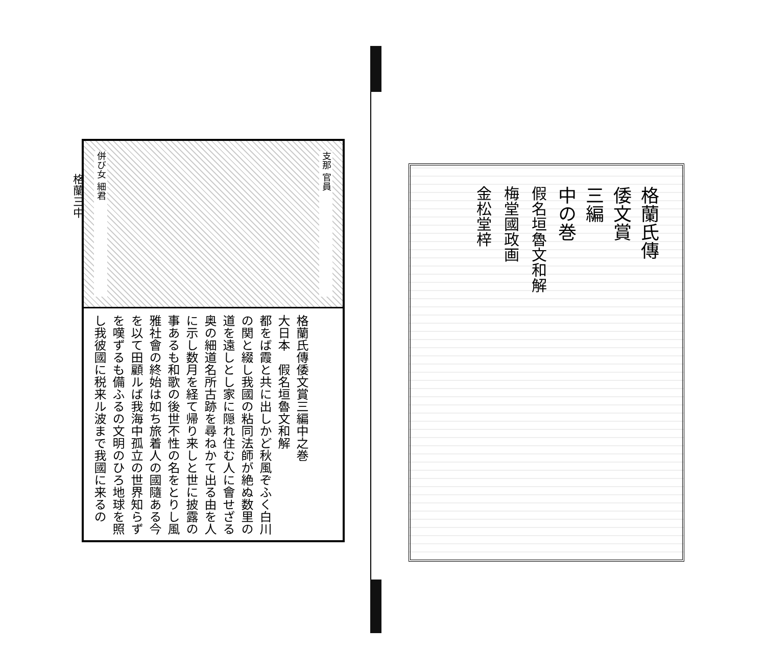格蘭三中
併び女 細君
支那 官員
格蘭氏傳倭文賞三編中之巻
大日本　假名垣魯文和解
都をば霞と共に出しかど秋風ぞふく白川の関と綴し我國の粘同法師が絶ぬ数里の道を遠しとし家に隠れ住む人に會せざる奥の細道名所古跡を尋ねかて出る由を人に示し数月を経て帰り来しと世に披露の事あるも和歌の後世不性の名をとりし風雅社會の終始は如ち旅着人の國隨ある今を以て田顧ルば我海中孤立の世界知らずを嘆ずるも備ふるの文明のひろ地球を照し我彼國に税来ル波まで我國に来るの
格蘭氏傳
倭文賞
三編
中の巻
假名垣魯文和解
梅堂國政画
金松堂梓